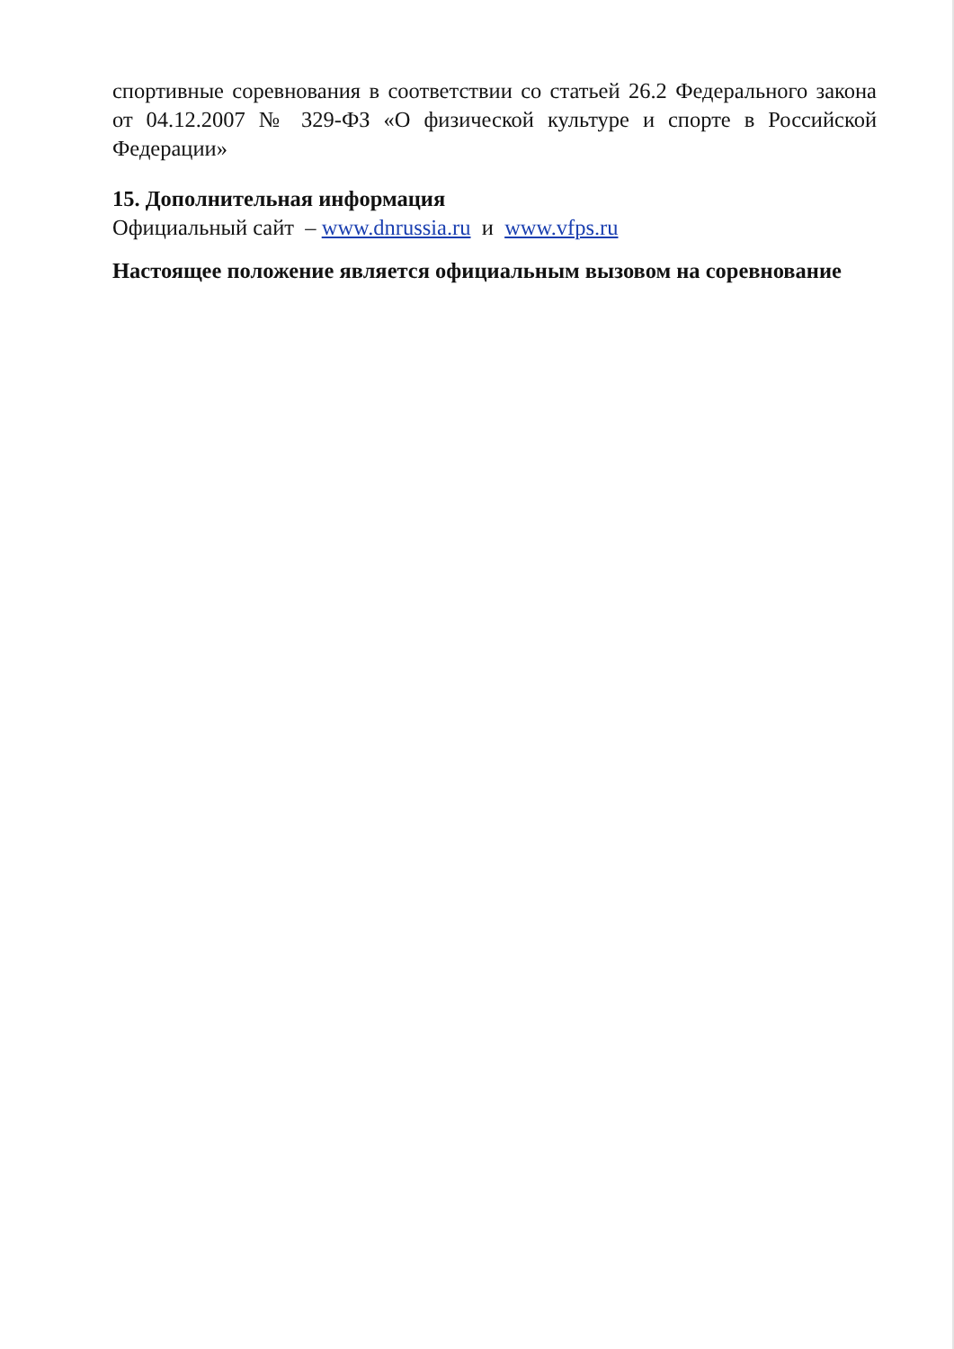спортивные соревнования в соответствии со статьей 26.2 Федерального закона от 04.12.2007 № 329-ФЗ «О физической культуре и спорте в Российской Федерации»
15. Дополнительная информация
Официальный сайт – www.dnrussia.ru и www.vfps.ru
Настоящее положение является официальным вызовом на соревнование